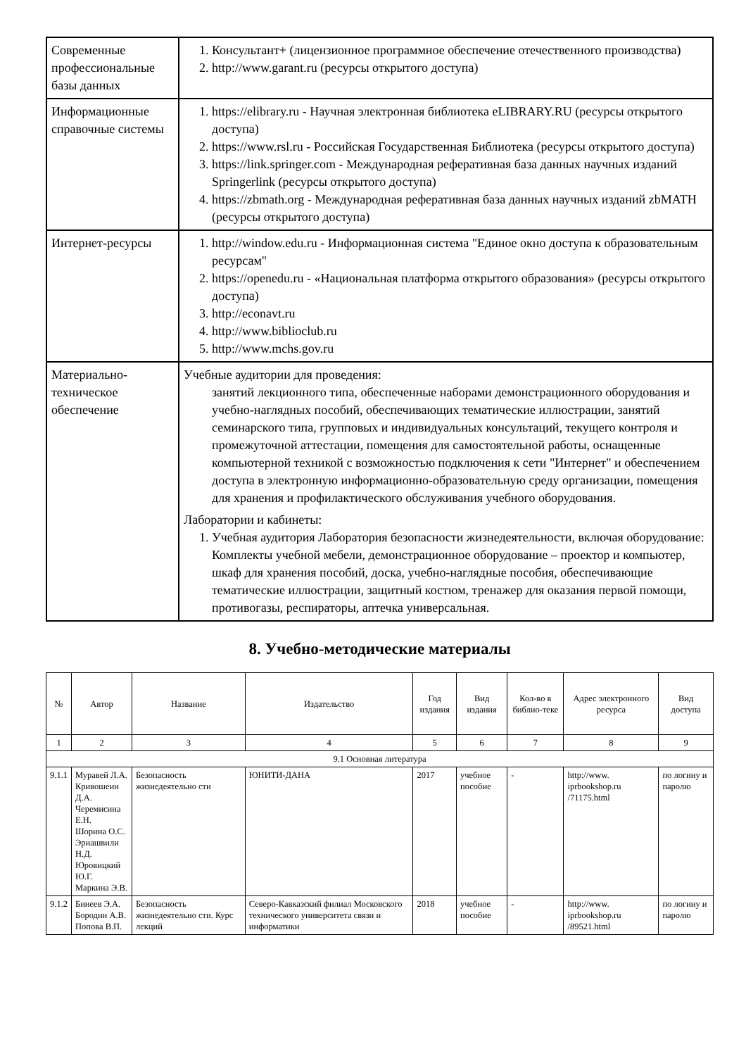| Современные профессиональные базы данных | 1. Консультант+ (лицензионное программное обеспечение отечественного производства) 2. http://www.garant.ru (ресурсы открытого доступа) |
| Информационные справочные системы | 1. https://elibrary.ru - Научная электронная библиотека eLIBRARY.RU (ресурсы открытого доступа) 2. https://www.rsl.ru - Российская Государственная Библиотека (ресурсы открытого доступа) 3. https://link.springer.com - Международная реферативная база данных научных изданий Springerlink (ресурсы открытого доступа) 4. https://zbmath.org - Международная реферативная база данных научных изданий zbMATH (ресурсы открытого доступа) |
| Интернет-ресурсы | 1. http://window.edu.ru - Информационная система "Единое окно доступа к образовательным ресурсам" 2. https://openedu.ru - «Национальная платформа открытого образования» (ресурсы открытого доступа) 3. http://econavt.ru 4. http://www.biblioclub.ru 5. http://www.mchs.gov.ru |
| Материально-техническое обеспечение | Учебные аудитории для проведения: занятий лекционного типа, обеспеченные наборами демонстрационного оборудования и учебно-наглядных пособий, обеспечивающих тематические иллюстрации, занятий семинарского типа, групповых и индивидуальных консультаций, текущего контроля и промежуточной аттестации, помещения для самостоятельной работы, оснащенные компьютерной техникой с возможностью подключения к сети "Интернет" и обеспечением доступа в электронную информационно-образовательную среду организации, помещения для хранения и профилактического обслуживания учебного оборудования. Лаборатории и кабинеты: 1. Учебная аудитория Лаборатория безопасности жизнедеятельности, включая оборудование: Комплекты учебной мебели, демонстрационное оборудование – проектор и компьютер, шкаф для хранения пособий, доска, учебно-наглядные пособия, обеспечивающие тематические иллюстрации, защитный костюм, тренажер для оказания первой помощи, противогазы, респираторы, аптечка универсальная. |
8. Учебно-методические материалы
| № | Автор | Название | Издательство | Год издания | Вид издания | Кол-во в библио-теке | Адрес электронного ресурса | Вид доступа |
| --- | --- | --- | --- | --- | --- | --- | --- | --- |
| 1 | 2 | 3 | 4 | 5 | 6 | 7 | 8 | 9 |
| 9.1 Основная литература | | | | | | | | |
| 9.1.1 | Муравей Л.А. Кривошеин Д.А. Черемисина Е.Н. Шорина О.С. Эриашвили Н.Д. Юровицкий Ю.Г. Маркина Э.В. | Безопасность жизнедеятельно сти | ЮНИТИ-ДАНА | 2017 | учебное пособие | - | http://www. iprbookshop.ru /71175.html | по логину и паролю |
| 9.1.2 | Бинеев Э.А. Бородин А.В. Попова В.П. | Безопасность жизнедеятельно сти. Курс лекций | Северо-Кавказский филиал Московского технического университета связи и информатики | 2018 | учебное пособие | - | http://www. iprbookshop.ru /89521.html | по логину и паролю |